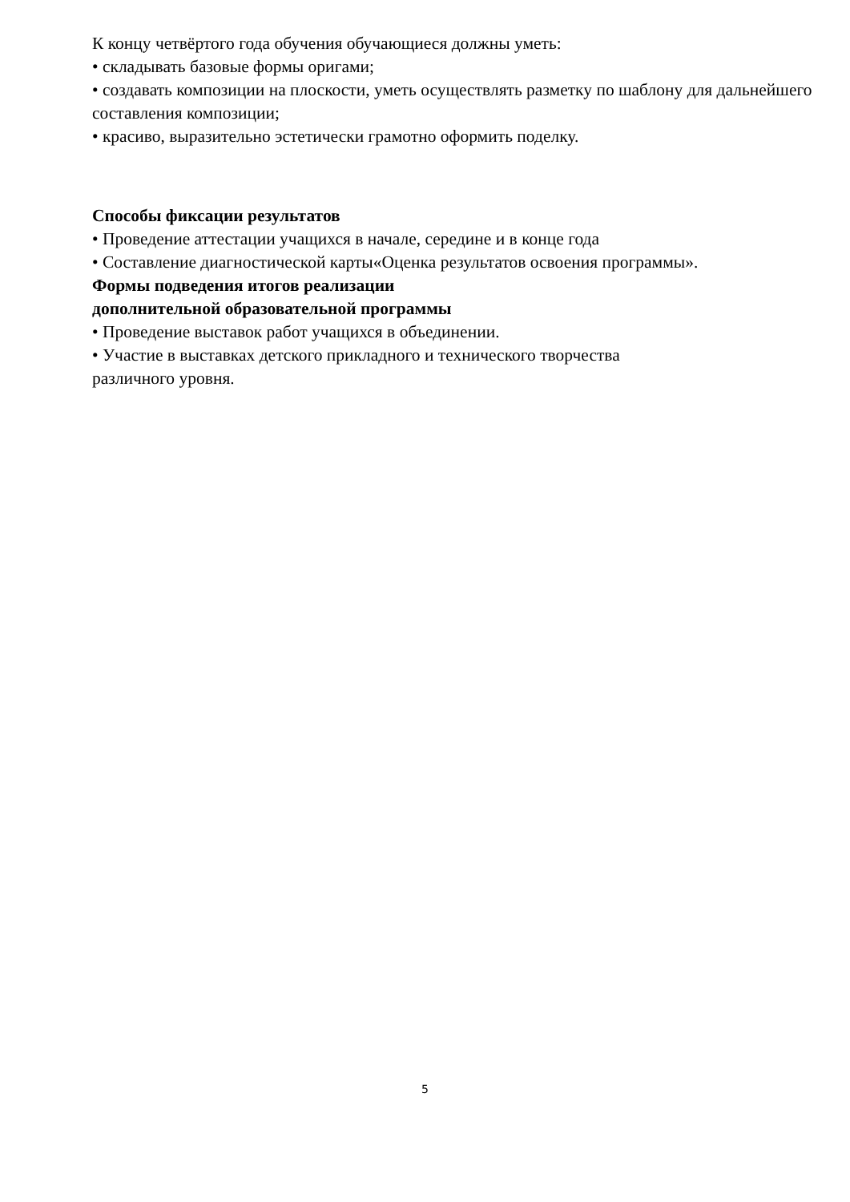К концу четвёртого года обучения обучающиеся должны уметь:
• складывать базовые формы оригами;
• создавать композиции на плоскости, уметь осуществлять разметку по шаблону для дальнейшего составления композиции;
• красиво, выразительно эстетически грамотно оформить поделку.
Способы фиксации результатов
• Проведение аттестации учащихся в начале, середине и в конце года
• Составление диагностической карты«Оценка результатов освоения программы».
Формы подведения итогов реализации
дополнительной образовательной программы
• Проведение выставок работ учащихся в объединении.
• Участие в выставках детского прикладного и технического творчества
различного уровня.
5